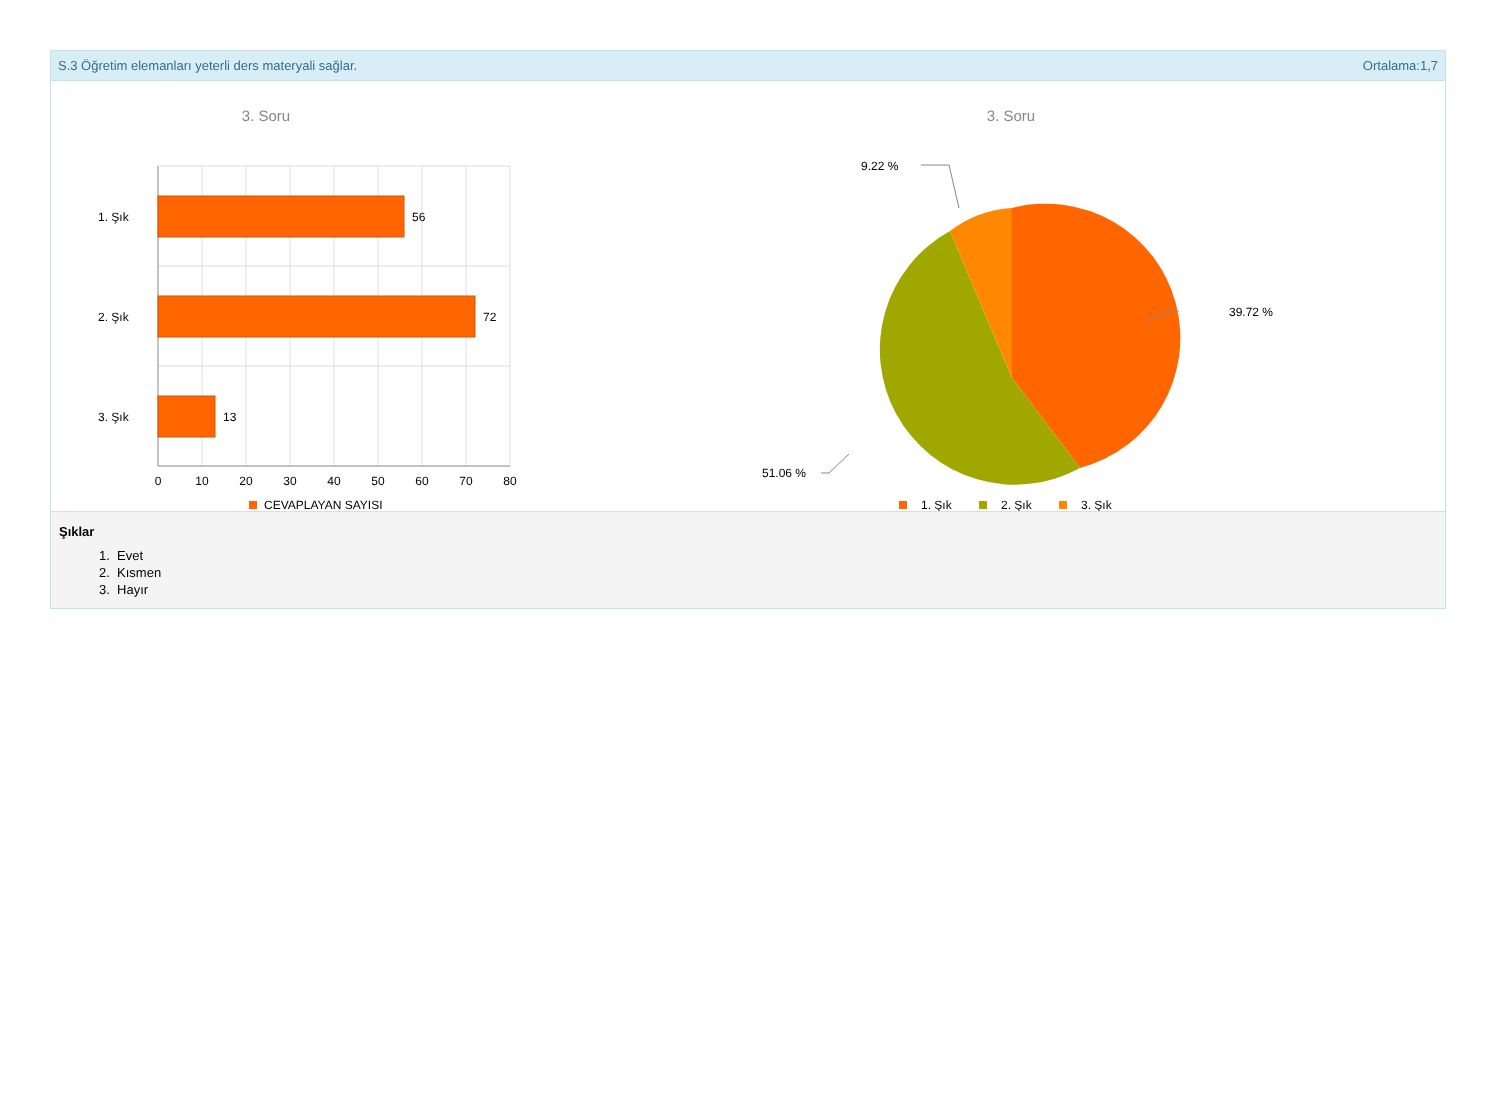S.3 Öğretim elemanları yeterli ders materyali sağlar. Ortalama:1,7
3. Soru
56
72
13
1. Şık
2. Şık
3. Şık
0
10
20
30
40
50
60
70
80
CEVAPLAYAN SAYISI
3. Soru
39.72 %
9.22 %
51.06 %
1. Şık
2. Şık
3. Şık
Şıklar
1. Evet
2. Kısmen
3. Hayır